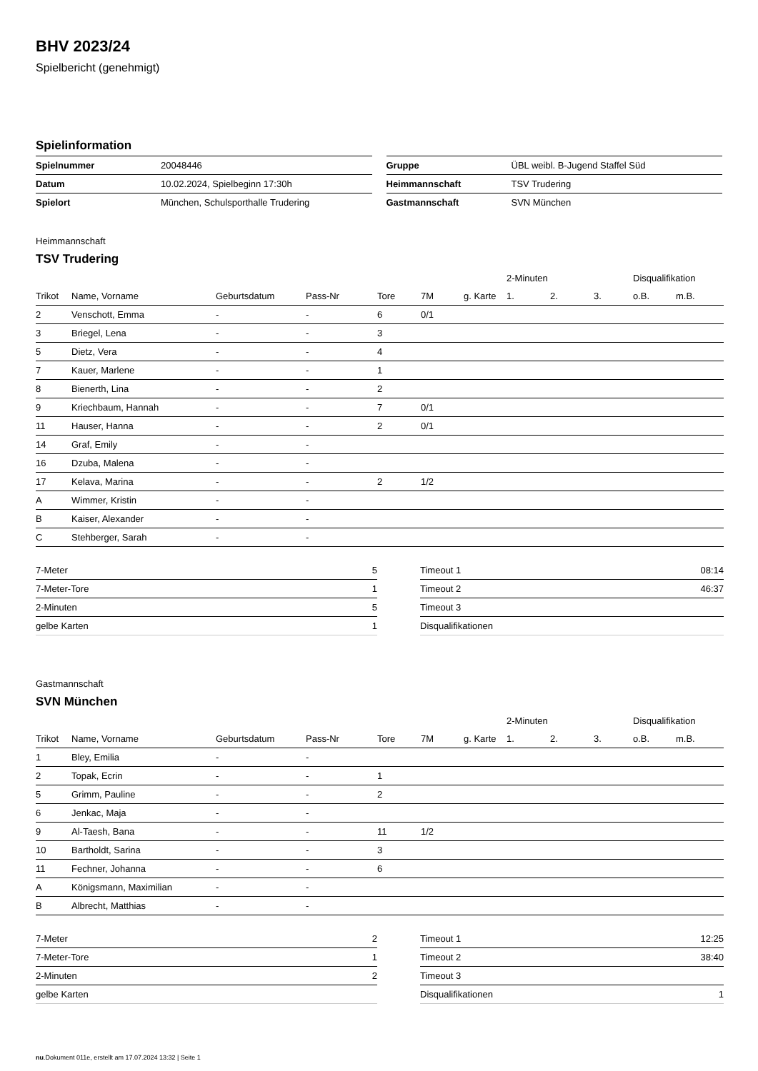BHV 2023/24
Spielbericht (genehmigt)
Spielinformation
| Spielnummer | 20048446 |
| Datum | 10.02.2024, Spielbeginn 17:30h |
| Spielort | München, Schulsporthalle Trudering |
| Gruppe | ÜBL weibl. B-Jugend Staffel Süd |
| Heimmannschaft | TSV Trudering |
| Gastmannschaft | SVN München |
Heimmannschaft
TSV Trudering
| | | | | | | | 2-Minuten | | | Disqualifikation | |
| --- | --- | --- | --- | --- | --- | --- | --- | --- | --- | --- | --- |
| Trikot | Name, Vorname | Geburtsdatum | Pass-Nr | Tore | 7M | g. Karte | 1. | 2. | 3. | o.B. | m.B. |
| 2 | Venschott, Emma | - | - | 6 | 0/1 | | | | | | |
| 3 | Briegel, Lena | - | - | 3 | | | | | | | |
| 5 | Dietz, Vera | - | - | 4 | | | | | | | |
| 7 | Kauer, Marlene | - | - | 1 | | | | | | | |
| 8 | Bienerth, Lina | - | - | 2 | | | | | | | |
| 9 | Kriechbaum, Hannah | - | - | 7 | 0/1 | | | | | | |
| 11 | Hauser, Hanna | - | - | 2 | 0/1 | | | | | | |
| 14 | Graf, Emily | - | - | | | | | | | | |
| 16 | Dzuba, Malena | - | - | | | | | | | | |
| 17 | Kelava, Marina | - | - | 2 | 1/2 | | | | | | |
| A | Wimmer, Kristin | - | - | | | | | | | | |
| B | Kaiser, Alexander | - | - | | | | | | | | |
| C | Stehberger, Sarah | - | - | | | | | | | | |
| 7-Meter | 5 |
| 7-Meter-Tore | 1 |
| 2-Minuten | 5 |
| gelbe Karten | 1 |
| Timeout 1 | 08:14 |
| Timeout 2 | 46:37 |
| Timeout 3 | |
| Disqualifikationen | |
Gastmannschaft
SVN München
| | | | | | | | 2-Minuten | | | Disqualifikation | |
| --- | --- | --- | --- | --- | --- | --- | --- | --- | --- | --- | --- |
| Trikot | Name, Vorname | Geburtsdatum | Pass-Nr | Tore | 7M | g. Karte | 1. | 2. | 3. | o.B. | m.B. |
| 1 | Bley, Emilia | - | - | | | | | | | | |
| 2 | Topak, Ecrin | - | - | 1 | | | | | | | |
| 5 | Grimm, Pauline | - | - | 2 | | | | | | | |
| 6 | Jenkac, Maja | - | - | | | | | | | | |
| 9 | Al-Taesh, Bana | - | - | 11 | 1/2 | | | | | | |
| 10 | Bartholdt, Sarina | - | - | 3 | | | | | | | |
| 11 | Fechner, Johanna | - | - | 6 | | | | | | | |
| A | Königsmann, Maximilian | - | - | | | | | | | | |
| B | Albrecht, Matthias | - | - | | | | | | | | |
| 7-Meter | 2 |
| 7-Meter-Tore | 1 |
| 2-Minuten | 2 |
| gelbe Karten | |
| Timeout 1 | 12:25 |
| Timeout 2 | 38:40 |
| Timeout 3 | |
| Disqualifikationen | 1 |
nu.Dokument 011e, erstellt am 17.07.2024 13:32 | Seite 1